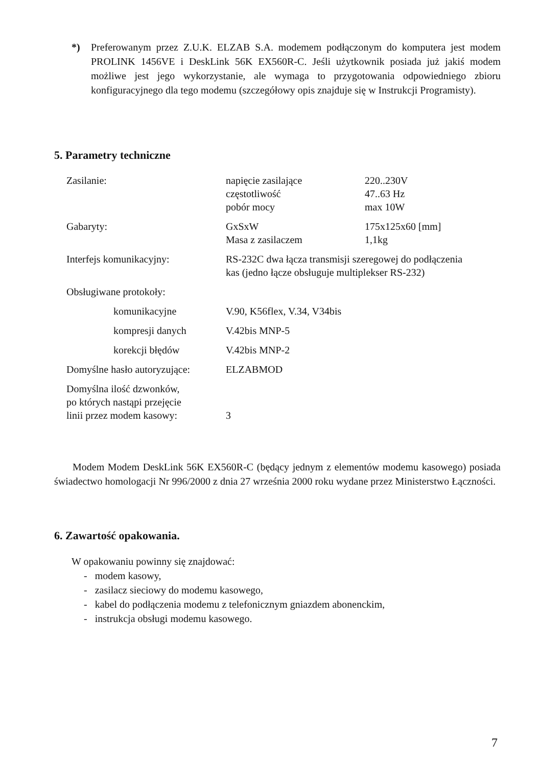*) Preferowanym przez Z.U.K. ELZAB S.A. modemem podłączonym do komputera jest modem PROLINK 1456VE i DeskLink 56K EX560R-C. Jeśli użytkownik posiada już jakiś modem możliwe jest jego wykorzystanie, ale wymaga to przygotowania odpowiedniego zbioru konfiguracyjnego dla tego modemu (szczegółowy opis znajduje się w Instrukcji Programisty).
5. Parametry techniczne
| Zasilanie: | napięcie zasilające częstotliwość pobór mocy | 220..230V 47..63 Hz max 10W |
| Gabaryty: | GxSxW Masa z zasilaczem | 175x125x60 [mm] 1,1kg |
| Interfejs komunikacyjny: | RS-232C dwa łącza transmisji szeregowej do podłączenia kas (jedno łącze obsługuje multiplekser RS-232) | |
| Obsługiwane protokoły: | | |
| komunikacyjne | V.90, K56flex, V.34, V34bis | |
| kompresji danych | V.42bis MNP-5 | |
| korekcji błędów | V.42bis MNP-2 | |
| Domyślne hasło autoryzujące: | ELZABMOD | |
| Domyślna ilość dzwonków, po których nastąpi przejęcie linii przez modem kasowy: | 3 | |
Modem Modem DeskLink 56K EX560R-C (będący jednym z elementów modemu kasowego) posiada świadectwo homologacji Nr 996/2000 z dnia 27 września 2000 roku wydane przez Ministerstwo Łączności.
6. Zawartość opakowania.
W opakowaniu powinny się znajdować:
- modem kasowy,
- zasilacz sieciowy do modemu kasowego,
- kabel do podłączenia modemu z telefonicznym gniazdem abonenckim,
- instrukcja obsługi modemu kasowego.
7